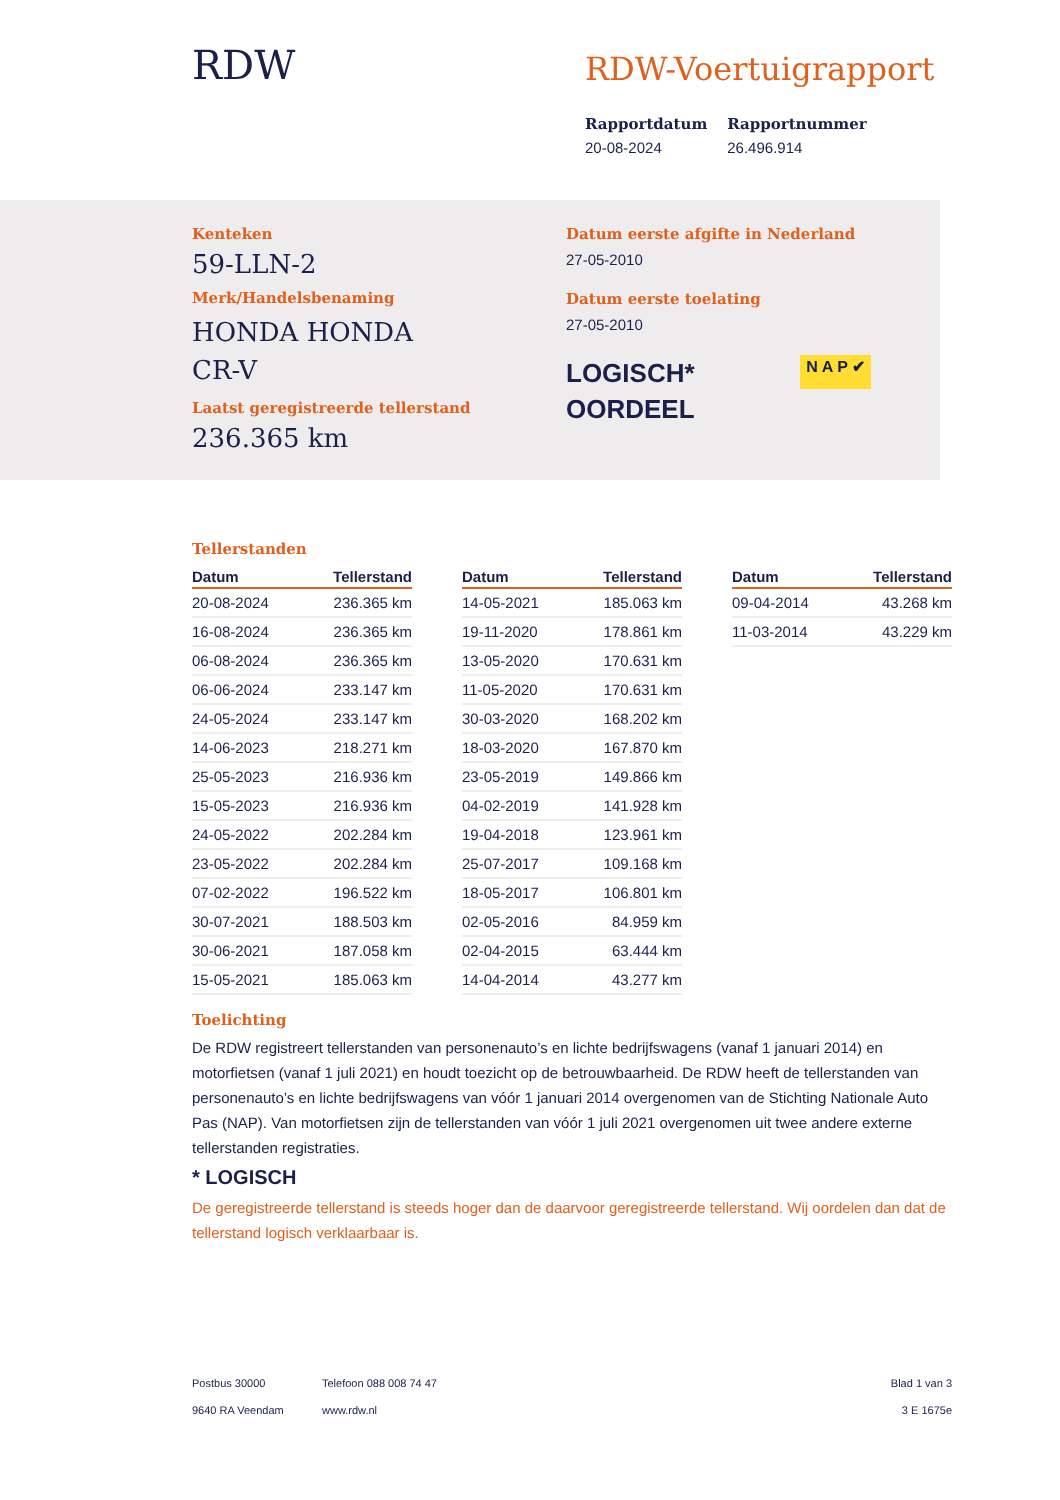RDW RDW-Voertuigrapport
Rapportdatum
20-08-2024
Rapportnummer
26.496.914
Kenteken
59-LLN-2
Merk/Handelsbenaming
HONDA HONDA CR-V
Laatst geregistreerde tellerstand
236.365 km
Datum eerste afgifte in Nederland
27-05-2010
Datum eerste toelating
27-05-2010
LOGISCH*
OORDEEL
N A P ✔
Tellerstanden
| Datum | Tellerstand |
| --- | --- |
| 20-08-2024 | 236.365 km |
| 16-08-2024 | 236.365 km |
| 06-08-2024 | 236.365 km |
| 06-06-2024 | 233.147 km |
| 24-05-2024 | 233.147 km |
| 14-06-2023 | 218.271 km |
| 25-05-2023 | 216.936 km |
| 15-05-2023 | 216.936 km |
| 24-05-2022 | 202.284 km |
| 23-05-2022 | 202.284 km |
| 07-02-2022 | 196.522 km |
| 30-07-2021 | 188.503 km |
| 30-06-2021 | 187.058 km |
| 15-05-2021 | 185.063 km |
| Datum | Tellerstand |
| --- | --- |
| 14-05-2021 | 185.063 km |
| 19-11-2020 | 178.861 km |
| 13-05-2020 | 170.631 km |
| 11-05-2020 | 170.631 km |
| 30-03-2020 | 168.202 km |
| 18-03-2020 | 167.870 km |
| 23-05-2019 | 149.866 km |
| 04-02-2019 | 141.928 km |
| 19-04-2018 | 123.961 km |
| 25-07-2017 | 109.168 km |
| 18-05-2017 | 106.801 km |
| 02-05-2016 | 84.959 km |
| 02-04-2015 | 63.444 km |
| 14-04-2014 | 43.277 km |
| Datum | Tellerstand |
| --- | --- |
| 09-04-2014 | 43.268 km |
| 11-03-2014 | 43.229 km |
Toelichting
De RDW registreert tellerstanden van personenauto’s en lichte bedrijfswagens (vanaf 1 januari 2014) en motorfietsen (vanaf 1 juli 2021) en houdt toezicht op de betrouwbaarheid. De RDW heeft de tellerstanden van personenauto’s en lichte bedrijfswagens van vóór 1 januari 2014 overgenomen van de Stichting Nationale Auto Pas (NAP). Van motorfietsen zijn de tellerstanden van vóór 1 juli 2021 overgenomen uit twee andere externe tellerstanden registraties.
* LOGISCH
De geregistreerde tellerstand is steeds hoger dan de daarvoor geregistreerde tellerstand. Wij oordelen dan dat de tellerstand logisch verklaarbaar is.
Postbus 30000
9640 RA Veendam
Telefoon 088 008 74 47
www.rdw.nl
Blad 1 van 3
3 E 1675e